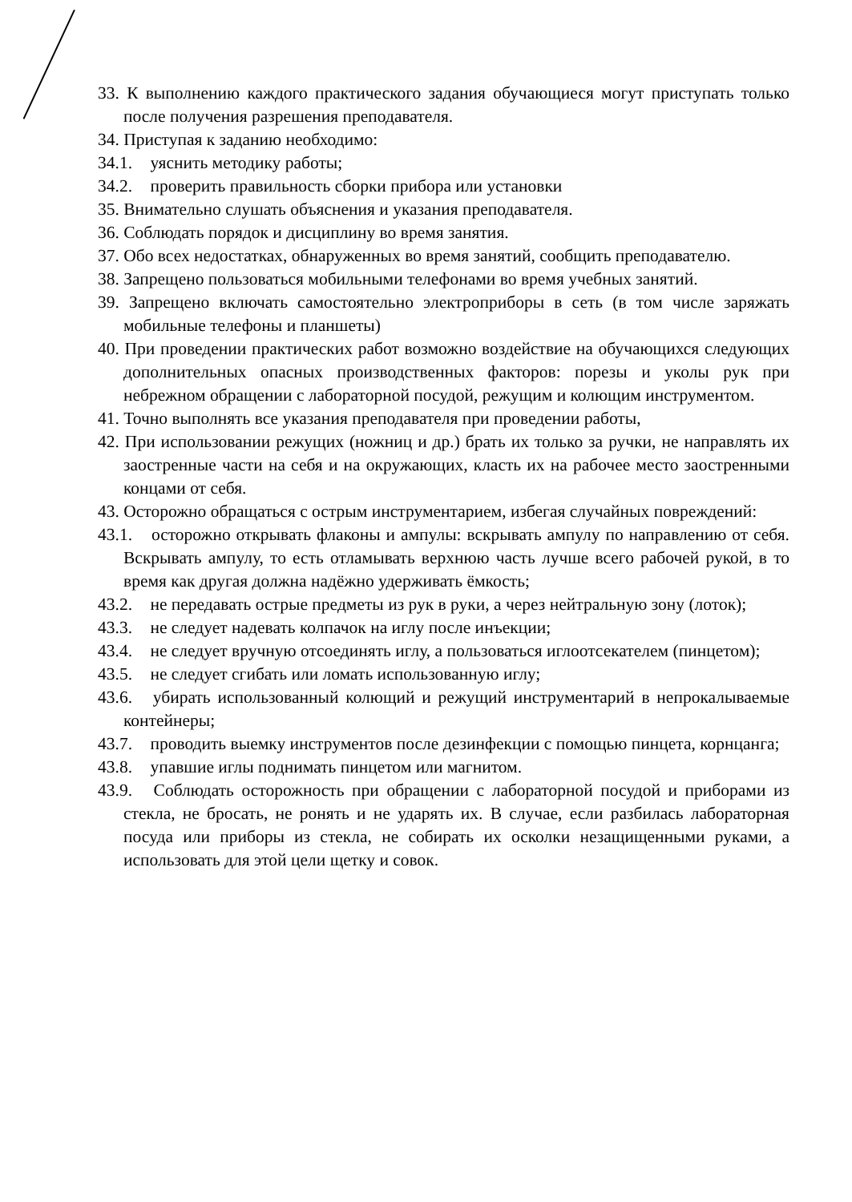33. К выполнению каждого практического задания обучающиеся могут приступать только после получения разрешения преподавателя.
34. Приступая к заданию необходимо:
34.1. уяснить методику работы;
34.2. проверить правильность сборки прибора или установки
35. Внимательно слушать объяснения и указания преподавателя.
36. Соблюдать порядок и дисциплину во время занятия.
37. Обо всех недостатках, обнаруженных во время занятий, сообщить преподавателю.
38. Запрещено пользоваться мобильными телефонами во время учебных занятий.
39. Запрещено включать самостоятельно электроприборы в сеть (в том числе заряжать мобильные телефоны и планшеты)
40. При проведении практических работ возможно воздействие на обучающихся следующих дополнительных опасных производственных факторов: порезы и уколы рук при небрежном обращении с лабораторной посудой, режущим и колющим инструментом.
41. Точно выполнять все указания преподавателя при проведении работы,
42. При использовании режущих (ножниц и др.) брать их только за ручки, не направлять их заостренные части на себя и на окружающих, класть их на рабочее место заостренными концами от себя.
43. Осторожно обращаться с острым инструментарием, избегая случайных повреждений:
43.1. осторожно открывать флаконы и ампулы: вскрывать ампулу по направлению от себя. Вскрывать ампулу, то есть отламывать верхнюю часть лучше всего рабочей рукой, в то время как другая должна надёжно удерживать ёмкость;
43.2. не передавать острые предметы из рук в руки, а через нейтральную зону (лоток);
43.3. не следует надевать колпачок на иглу после инъекции;
43.4. не следует вручную отсоединять иглу, а пользоваться иглоотсекателем (пинцетом);
43.5. не следует сгибать или ломать использованную иглу;
43.6. убирать использованный колющий и режущий инструментарий в непрокалываемые контейнеры;
43.7. проводить выемку инструментов после дезинфекции с помощью пинцета, корнцанга;
43.8. упавшие иглы поднимать пинцетом или магнитом.
43.9. Соблюдать осторожность при обращении с лабораторной посудой и приборами из стекла, не бросать, не ронять и не ударять их. В случае, если разбилась лабораторная посуда или приборы из стекла, не собирать их осколки незащищенными руками, а использовать для этой цели щетку и совок.